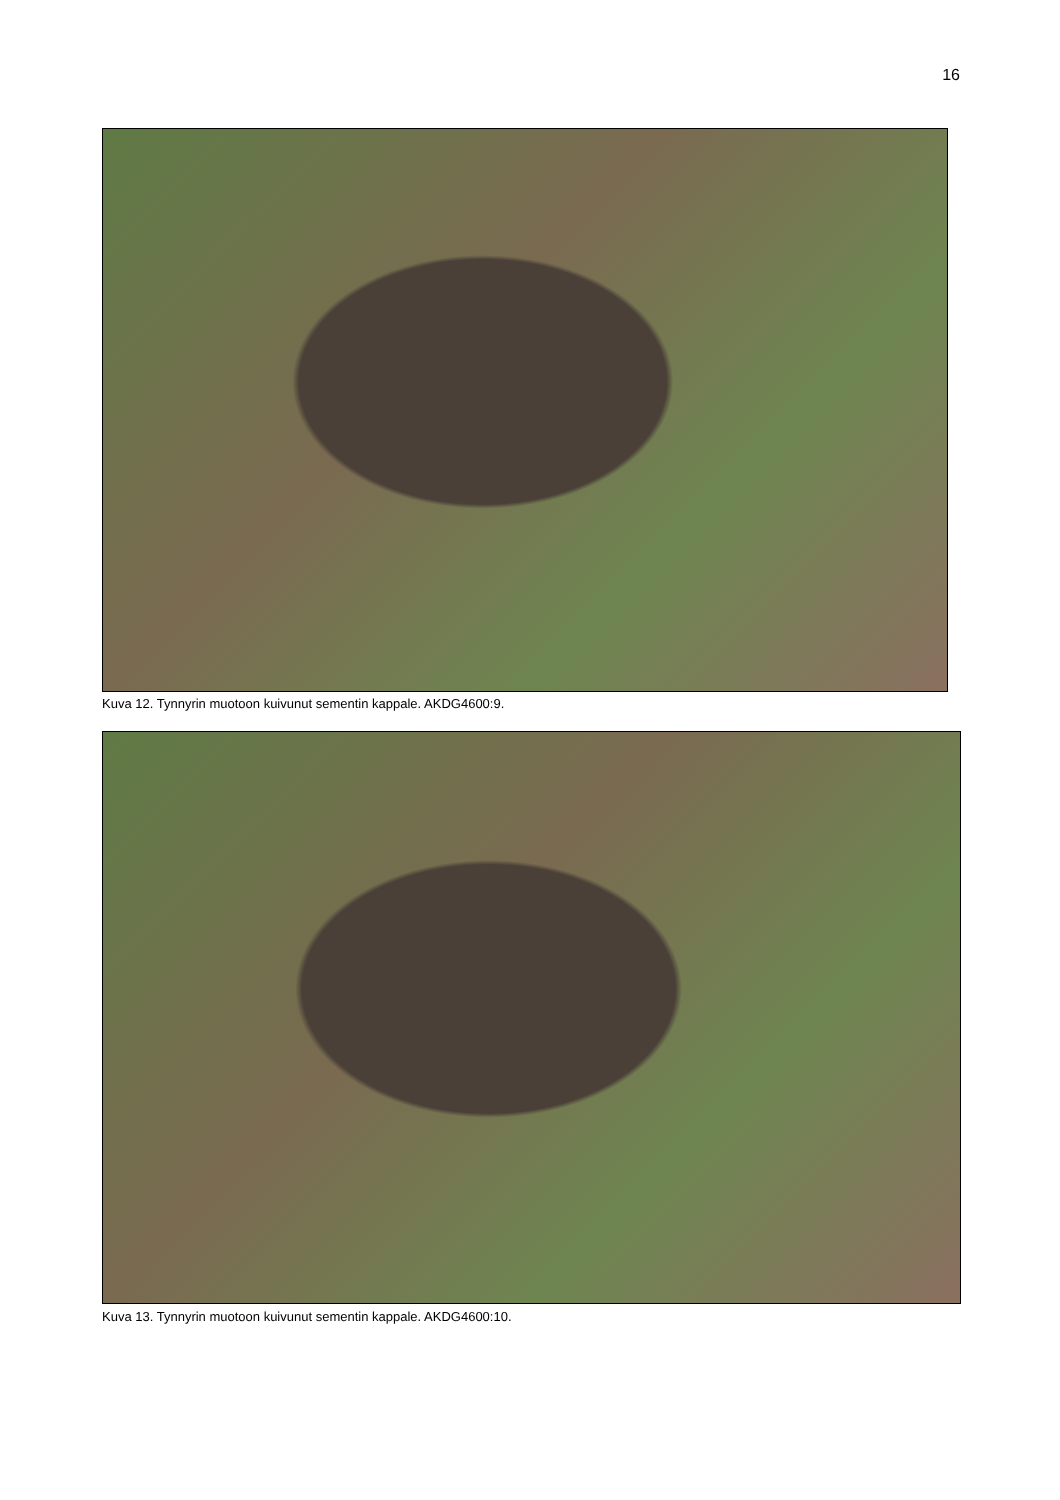16
Kuva 12. Tynnyrin muotoon kuivunut sementin kappale. AKDG4600:9.
Kuva 13. Tynnyrin muotoon kuivunut sementin kappale. AKDG4600:10.